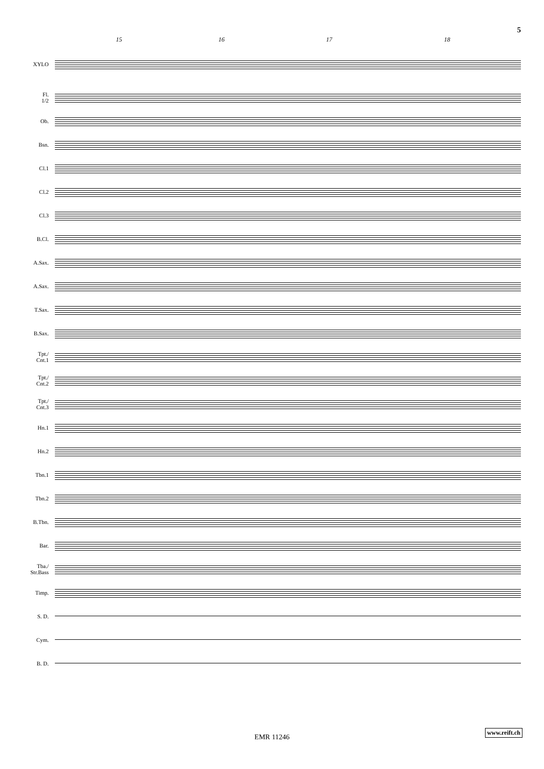5
15 16 17 18
XYLO
Fl.
1/2
Ob.
Bsn.
Cl.1
Cl.2
Cl.3
B.Cl.
A.Sax.
A.Sax.
T.Sax.
B.Sax.
Tpt./
Cnt.1
Tpt./
Cnt.2
Tpt./
Cnt.3
Hn.1
Hn.2
Tbn.1
Tbn.2
B.Tbn.
Bar.
Tba./
Str.Bass
Timp.
S. D.
Cym.
B. D.
EMR 11246
www.reift.ch